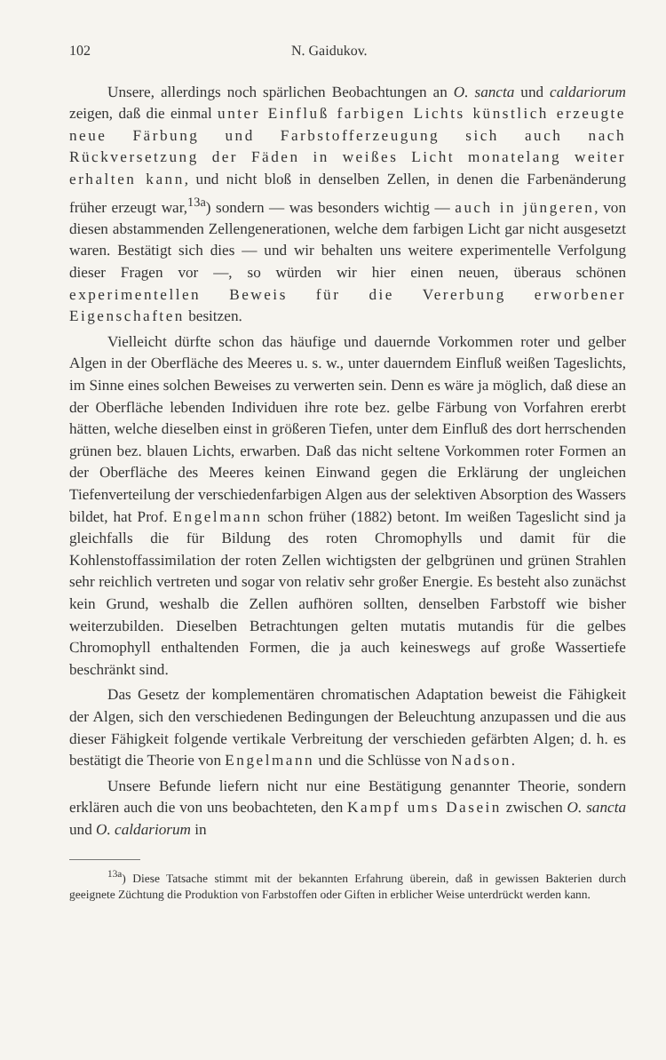102 N. Gaidukov.
Unsere, allerdings noch spärlichen Beobachtungen an O. sancta und caldariorum zeigen, daß die einmal unter Einfluß farbigen Lichts künstlich erzeugte neue Färbung und Farbstofferzeugung sich auch nach Rückversetzung der Fäden in weißes Licht monatelang weiter erhalten kann, und nicht bloß in denselben Zellen, in denen die Farbenänderung früher erzeugt war,<sup>13a</sup>) sondern — was besonders wichtig — auch in jüngeren, von diesen abstammenden Zellengenerationen, welche dem farbigen Licht gar nicht ausgesetzt waren. Bestätigt sich dies — und wir behalten uns weitere experimentelle Verfolgung dieser Fragen vor —, so würden wir hier einen neuen, überaus schönen experimentellen Beweis für die Vererbung erworbener Eigenschaften besitzen.
Vielleicht dürfte schon das häufige und dauernde Vorkommen roter und gelber Algen in der Oberfläche des Meeres u. s. w., unter dauerndem Einfluß weißen Tageslichts, im Sinne eines solchen Beweises zu verwerten sein. Denn es wäre ja möglich, daß diese an der Oberfläche lebenden Individuen ihre rote bez. gelbe Färbung von Vorfahren ererbt hätten, welche dieselben einst in größeren Tiefen, unter dem Einfluß des dort herrschenden grünen bez. blauen Lichts, erwarben. Daß das nicht seltene Vorkommen roter Formen an der Oberfläche des Meeres keinen Einwand gegen die Erklärung der ungleichen Tiefenverteilung der verschiedenfarbigen Algen aus der selektiven Absorption des Wassers bildet, hat Prof. Engelmann schon früher (1882) betont. Im weißen Tageslicht sind ja gleichfalls die für Bildung des roten Chromophylls und damit für die Kohlenstoffassimilation der roten Zellen wichtigsten der gelbgrünen und grünen Strahlen sehr reichlich vertreten und sogar von relativ sehr großer Energie. Es besteht also zunächst kein Grund, weshalb die Zellen aufhören sollten, denselben Farbstoff wie bisher weiterzubilden. Dieselben Betrachtungen gelten mutatis mutandis für die gelbes Chromophyll enthaltenden Formen, die ja auch keineswegs auf große Wassertiefe beschränkt sind.
Das Gesetz der komplementären chromatischen Adaptation beweist die Fähigkeit der Algen, sich den verschiedenen Bedingungen der Beleuchtung anzupassen und die aus dieser Fähigkeit folgende vertikale Verbreitung der verschieden gefärbten Algen; d. h. es bestätigt die Theorie von Engelmann und die Schlüsse von Nadson.
Unsere Befunde liefern nicht nur eine Bestätigung genannter Theorie, sondern erklären auch die von uns beobachteten, den Kampf ums Dasein zwischen O. sancta und O. caldariorum in
<sup>13a</sup>) Diese Tatsache stimmt mit der bekannten Erfahrung überein, daß in gewissen Bakterien durch geeignete Züchtung die Produktion von Farbstoffen oder Giften in erblicher Weise unterdrückt werden kann.